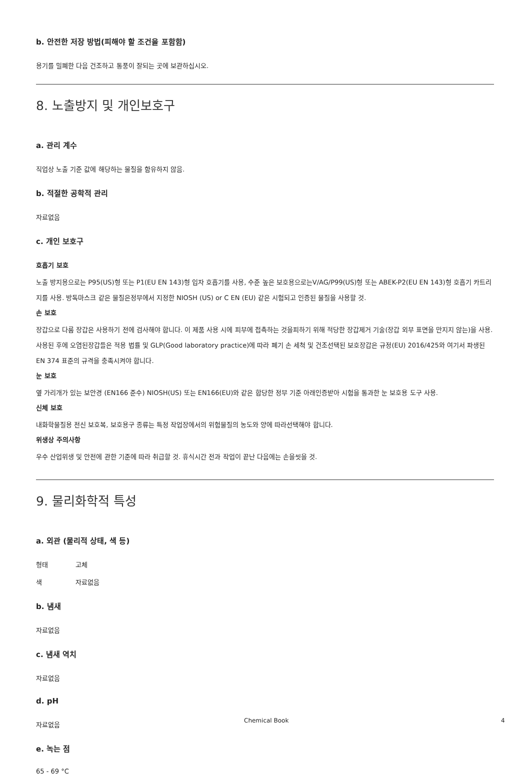b. 안전한 저장 방법(피해야 할 조건을 포함함)
용기를 밀폐한 다음 건조하고 통풍이 잘되는 곳에 보관하십시오.
8. 노출방지 및 개인보호구
a. 관리 계수
직업상 노출 기준 값에 해당하는 물질을 함유하지 않음.
b. 적절한 공학적 관리
자료없음
c. 개인 보호구
호흡기 보호
노출 방지용으로는 P95(US)형 또는 P1(EU EN 143)형 입자 호흡기를 사용, 수준 높은 보호용으로는V/AG/P99(US)형 또는 ABEK-P2(EU EN 143)형 호흡기 카트리지를 사용. 방독마스크 같은 물질은정부에서 지정한 NIOSH (US) or C EN (EU) 같은 시험되고 인증된 물질을 사용할 것.
손 보호
장갑으로 다룸 장갑은 사용하기 전에 검사해야 합니다. 이 제품 사용 시에 피부에 접촉하는 것을피하기 위해 적당한 장갑제거 기술(장갑 외부 표면을 만지지 않는)을 사용. 사용된 후에 오염된장갑들은 적용 법률 및 GLP(Good laboratory practice)에 따라 폐기 손 세척 및 건조선택된 보호장갑은 규정(EU) 2016/425와 여기서 파생된 EN 374 표준의 규격을 충족시켜야 합니다.
눈 보호
옆 가리개가 있는 보안경 (EN166 준수) NIOSH(US) 또는 EN166(EU)와 같은 합당한 정부 기준 아래인증받아 시험을 통과한 눈 보호용 도구 사용.
신체 보호
내화학물질용 전신 보호복, 보호용구 종류는 특정 작업장에서의 위험물질의 농도와 양에 따라선택해야 합니다.
위생상 주의사항
우수 산업위생 및 안전에 관한 기준에 따라 취급할 것. 휴식시간 전과 작업이 끝난 다음에는 손을씻을 것.
9. 물리화학적 특성
a. 외관 (물리적 상태, 색 등)
형태 고체
색 자료없음
b. 냄새
자료없음
c. 냄새 역치
자료없음
d. pH
자료없음
e. 녹는 점
65 - 69 °C
Chemical Book 4